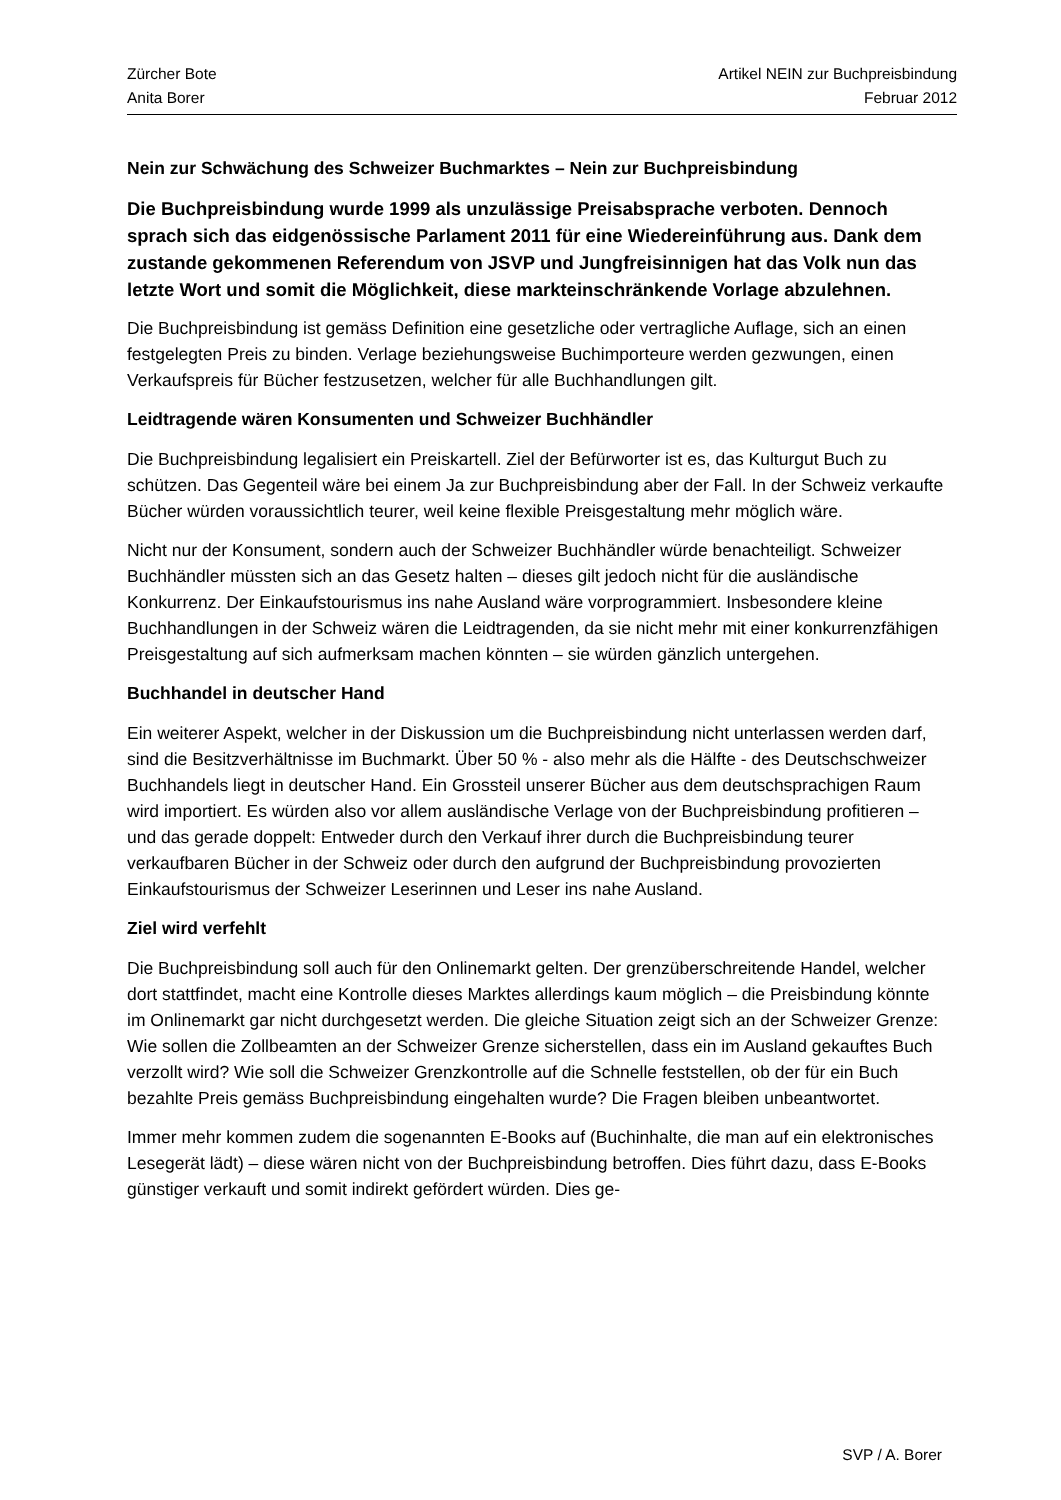Artikel NEIN zur Buchpreisbindung
Februar 2012
Zürcher Bote
Anita Borer
Nein zur Schwächung des Schweizer Buchmarktes – Nein zur Buchpreisbindung
Die Buchpreisbindung wurde 1999 als unzulässige Preisabsprache verboten. Dennoch sprach sich das eidgenössische Parlament 2011 für eine Wiedereinführung aus. Dank dem zustande gekommenen Referendum von JSVP und Jungfreisinnigen hat das Volk nun das letzte Wort und somit die Möglichkeit, diese markteinschränkende Vorlage abzulehnen.
Die Buchpreisbindung ist gemäss Definition eine gesetzliche oder vertragliche Auflage, sich an einen festgelegten Preis zu binden. Verlage beziehungsweise Buchimporteure werden gezwungen, einen Verkaufspreis für Bücher festzusetzen, welcher für alle Buchhandlungen gilt.
Leidtragende wären Konsumenten und Schweizer Buchhändler
Die Buchpreisbindung legalisiert ein Preiskartell. Ziel der Befürworter ist es, das Kulturgut Buch zu schützen. Das Gegenteil wäre bei einem Ja zur Buchpreisbindung aber der Fall. In der Schweiz verkaufte Bücher würden voraussichtlich teurer, weil keine flexible Preisgestaltung mehr möglich wäre.
Nicht nur der Konsument, sondern auch der Schweizer Buchhändler würde benachteiligt. Schweizer Buchhändler müssten sich an das Gesetz halten – dieses gilt jedoch nicht für die ausländische Konkurrenz. Der Einkaufstourismus ins nahe Ausland wäre vorprogrammiert. Insbesondere kleine Buchhandlungen in der Schweiz wären die Leidtragenden, da sie nicht mehr mit einer konkurrenzfähigen Preisgestaltung auf sich aufmerksam machen könnten – sie würden gänzlich untergehen.
Buchhandel in deutscher Hand
Ein weiterer Aspekt, welcher in der Diskussion um die Buchpreisbindung nicht unterlassen werden darf, sind die Besitzverhältnisse im Buchmarkt. Über 50 % - also mehr als die Hälfte - des Deutschschweizer Buchhandels liegt in deutscher Hand. Ein Grossteil unserer Bücher aus dem deutschsprachigen Raum wird importiert. Es würden also vor allem ausländische Verlage von der Buchpreisbindung profitieren – und das gerade doppelt: Entweder durch den Verkauf ihrer durch die Buchpreisbindung teurer verkaufbaren Bücher in der Schweiz oder durch den aufgrund der Buchpreisbindung provozierten Einkaufstourismus der Schweizer Leserinnen und Leser ins nahe Ausland.
Ziel wird verfehlt
Die Buchpreisbindung soll auch für den Onlinemarkt gelten. Der grenzüberschreitende Handel, welcher dort stattfindet, macht eine Kontrolle dieses Marktes allerdings kaum möglich – die Preisbindung könnte im Onlinemarkt gar nicht durchgesetzt werden. Die gleiche Situation zeigt sich an der Schweizer Grenze: Wie sollen die Zollbeamten an der Schweizer Grenze sicherstellen, dass ein im Ausland gekauftes Buch verzollt wird? Wie soll die Schweizer Grenzkontrolle auf die Schnelle feststellen, ob der für ein Buch bezahlte Preis gemäss Buchpreisbindung eingehalten wurde? Die Fragen bleiben unbeantwortet.
Immer mehr kommen zudem die sogenannten E-Books auf (Buchinhalte, die man auf ein elektronisches Lesegerät lädt) – diese wären nicht von der Buchpreisbindung betroffen. Dies führt dazu, dass E-Books günstiger verkauft und somit indirekt gefördert würden. Dies ge-
SVP / A. Borer